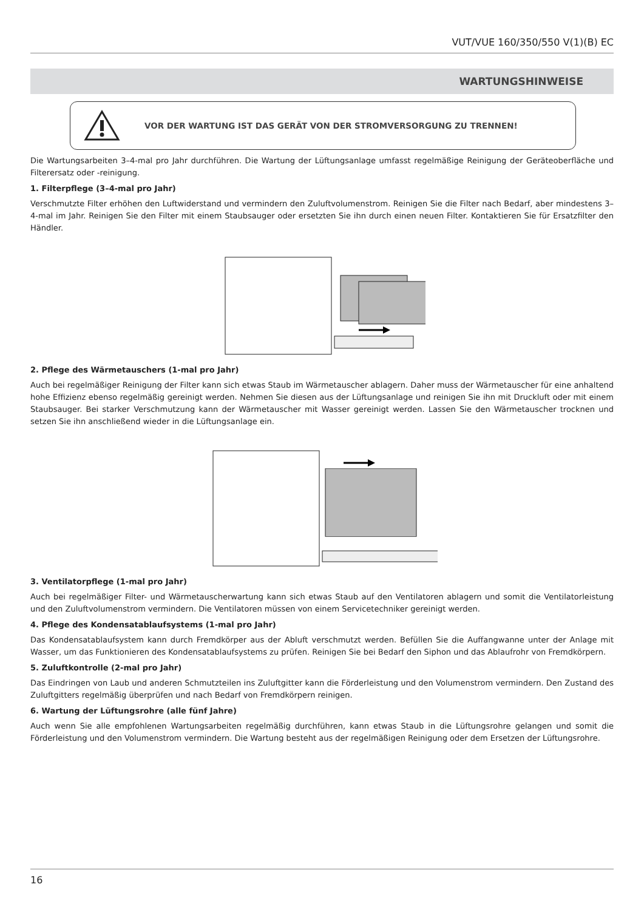VUT/VUE 160/350/550 V(1)(B) EC
WARTUNGSHINWEISE
VOR DER WARTUNG IST DAS GERÄT VON DER STROMVERSORGUNG ZU TRENNEN!
Die Wartungsarbeiten 3–4-mal pro Jahr durchführen. Die Wartung der Lüftungsanlage umfasst regelmäßige Reinigung der Geräteoberfläche und Filterersatz oder -reinigung.
1. Filterpflege (3–4-mal pro Jahr)
Verschmutzte Filter erhöhen den Luftwiderstand und vermindern den Zuluftvolumenstrom. Reinigen Sie die Filter nach Bedarf, aber mindestens 3–4-mal im Jahr. Reinigen Sie den Filter mit einem Staubsauger oder ersetzten Sie ihn durch einen neuen Filter. Kontaktieren Sie für Ersatzfilter den Händler.
2. Pflege des Wärmetauschers (1-mal pro Jahr)
Auch bei regelmäßiger Reinigung der Filter kann sich etwas Staub im Wärmetauscher ablagern. Daher muss der Wärmetauscher für eine anhaltend hohe Effizienz ebenso regelmäßig gereinigt werden. Nehmen Sie diesen aus der Lüftungsanlage und reinigen Sie ihn mit Druckluft oder mit einem Staubsauger. Bei starker Verschmutzung kann der Wärmetauscher mit Wasser gereinigt werden. Lassen Sie den Wärmetauscher trocknen und setzen Sie ihn anschließend wieder in die Lüftungsanlage ein.
3. Ventilatorpflege (1-mal pro Jahr)
Auch bei regelmäßiger Filter- und Wärmetauscherwartung kann sich etwas Staub auf den Ventilatoren ablagern und somit die Ventilatorleistung und den Zuluftvolumenstrom vermindern. Die Ventilatoren müssen von einem Servicetechniker gereinigt werden.
4. Pflege des Kondensatablaufsystems (1-mal pro Jahr)
Das Kondensatablaufsystem kann durch Fremdkörper aus der Abluft verschmutzt werden. Befüllen Sie die Auffangwanne unter der Anlage mit Wasser, um das Funktionieren des Kondensatablaufsystems zu prüfen. Reinigen Sie bei Bedarf den Siphon und das Ablaufrohr von Fremdkörpern.
5. Zuluftkontrolle (2-mal pro Jahr)
Das Eindringen von Laub und anderen Schmutzteilen ins Zuluftgitter kann die Förderleistung und den Volumenstrom vermindern. Den Zustand des Zuluftgitters regelmäßig überprüfen und nach Bedarf von Fremdkörpern reinigen.
6. Wartung der Lüftungsrohre (alle fünf Jahre)
Auch wenn Sie alle empfohlenen Wartungsarbeiten regelmäßig durchführen, kann etwas Staub in die Lüftungsrohre gelangen und somit die Förderleistung und den Volumenstrom vermindern. Die Wartung besteht aus der regelmäßigen Reinigung oder dem Ersetzen der Lüftungsrohre.
16